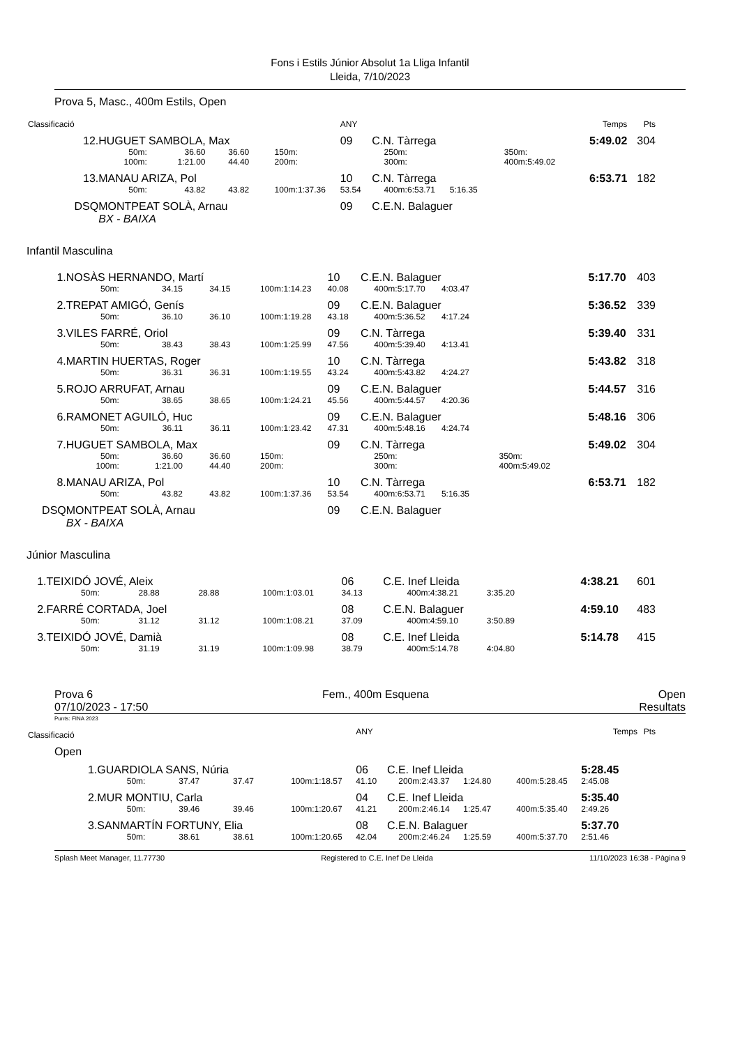Fons i Estils Júnior Absolut 1a Lliga Infantil
Lleida, 7/10/2023
Prova 5, Masc., 400m Estils, Open
| Classificació | | | | | | ANY | | | | | | | Temps | Pts |
| 12. | HUGUET SAMBOLA, Max | | | | | 09 | C.N. Tàrrega | | | | | | 5:49.02 | 304 |
| | 50m: | 36.60 | 36.60 | 150m: | | | 250m: | | | | 350m: | | | |
| | 100m: | 1:21.00 | 44.40 | 200m: | | | 300m: | | | | 400m: | 5:49.02 | | |
| 13. | MANAU ARIZA, Pol | | | | | 10 | C.N. Tàrrega | | | | | | 6:53.71 | 182 |
| | 50m: | 43.82 | 43.82 | 100m: | 1:37.36 | 53.54 | 400m: | 6:53.71 | 5:16.35 | | | | | |
| DSQ | MONTPEAT SOLÀ, Arnau | | | | | 09 | C.E.N. Balaguer | | | | | | | |
| | BX - BAIXA | | | | | | | | | | | | | |
Infantil Masculina
| 1. | NOSÀS HERNANDO, Martí | | | | | 10 | C.E.N. Balaguer | | | | | | 5:17.70 | 403 |
| | 50m: | 34.15 | 34.15 | 100m: | 1:14.23 | 40.08 | 400m: | 5:17.70 | 4:03.47 | | | | | |
| 2. | TREPAT AMIGÓ, Genís | | | | | 09 | C.E.N. Balaguer | | | | | | 5:36.52 | 339 |
| | 50m: | 36.10 | 36.10 | 100m: | 1:19.28 | 43.18 | 400m: | 5:36.52 | 4:17.24 | | | | | |
| 3. | VILES FARRÉ, Oriol | | | | | 09 | C.N. Tàrrega | | | | | | 5:39.40 | 331 |
| | 50m: | 38.43 | 38.43 | 100m: | 1:25.99 | 47.56 | 400m: | 5:39.40 | 4:13.41 | | | | | |
| 4. | MARTIN HUERTAS, Roger | | | | | 10 | C.N. Tàrrega | | | | | | 5:43.82 | 318 |
| | 50m: | 36.31 | 36.31 | 100m: | 1:19.55 | 43.24 | 400m: | 5:43.82 | 4:24.27 | | | | | |
| 5. | ROJO ARRUFAT, Arnau | | | | | 09 | C.E.N. Balaguer | | | | | | 5:44.57 | 316 |
| | 50m: | 38.65 | 38.65 | 100m: | 1:24.21 | 45.56 | 400m: | 5:44.57 | 4:20.36 | | | | | |
| 6. | RAMONET AGUILÓ, Huc | | | | | 09 | C.E.N. Balaguer | | | | | | 5:48.16 | 306 |
| | 50m: | 36.11 | 36.11 | 100m: | 1:23.42 | 47.31 | 400m: | 5:48.16 | 4:24.74 | | | | | |
| 7. | HUGUET SAMBOLA, Max | | | | | 09 | C.N. Tàrrega | | | | | | 5:49.02 | 304 |
| | 50m: | 36.60 | 36.60 | 150m: | | | 250m: | | | | 350m: | | | |
| | 100m: | 1:21.00 | 44.40 | 200m: | | | 300m: | | | | 400m: | 5:49.02 | | |
| 8. | MANAU ARIZA, Pol | | | | | 10 | C.N. Tàrrega | | | | | | 6:53.71 | 182 |
| | 50m: | 43.82 | 43.82 | 100m: | 1:37.36 | 53.54 | 400m: | 6:53.71 | 5:16.35 | | | | | |
| DSQ | MONTPEAT SOLÀ, Arnau | | | | | 09 | C.E.N. Balaguer | | | | | | | |
| | BX - BAIXA | | | | | | | | | | | | | |
Júnior Masculina
| 1. | TEIXIDÓ JOVÉ, Aleix | | | | | 06 | C.E. Inef Lleida | | | | | 4:38.21 | 601 |
| | 50m: | 28.88 | 28.88 | 100m: | 1:03.01 | 34.13 | 400m: | 4:38.21 | 3:35.20 | | | | |
| 2. | FARRÉ CORTADA, Joel | | | | | 08 | C.E.N. Balaguer | | | | | 4:59.10 | 483 |
| | 50m: | 31.12 | 31.12 | 100m: | 1:08.21 | 37.09 | 400m: | 4:59.10 | 3:50.89 | | | | |
| 3. | TEIXIDÓ JOVÉ, Damià | | | | | 08 | C.E. Inef Lleida | | | | | 5:14.78 | 415 |
| | 50m: | 31.19 | 31.19 | 100m: | 1:09.98 | 38.79 | 400m: | 5:14.78 | 4:04.80 | | | | |
Prova 6 Fem., 400m Esquena Open
07/10/2023 - 17:50 Resultats
Punts: FINA 2023
| Classificació | | | | | | ANY | | | | | | | Temps | Pts |
| Open | | | | | | | | | | | | | | |
| 1. | GUARDIOLA SANS, Núria | | | | | 06 | C.E. Inef Lleida | | | | | | 5:28.45 | |
| | 50m: | 37.47 | 37.47 | 100m: | 1:18.57 | 41.10 | 200m: | 2:43.37 | 1:24.80 | | 400m: | 5:28.45 | 2:45.08 | |
| 2. | MUR MONTIU, Carla | | | | | 04 | C.E. Inef Lleida | | | | | | 5:35.40 | |
| | 50m: | 39.46 | 39.46 | 100m: | 1:20.67 | 41.21 | 200m: | 2:46.14 | 1:25.47 | | 400m: | 5:35.40 | 2:49.26 | |
| 3. | SANMARTÍN FORTUNY, Elia | | | | | 08 | C.E.N. Balaguer | | | | | | 5:37.70 | |
| | 50m: | 38.61 | 38.61 | 100m: | 1:20.65 | 42.04 | 200m: | 2:46.24 | 1:25.59 | | 400m: | 5:37.70 | 2:51.46 | |
Splash Meet Manager, 11.77730 Registered to C.E. Inef De Lleida 11/10/2023 16:38 - Pàgina 9